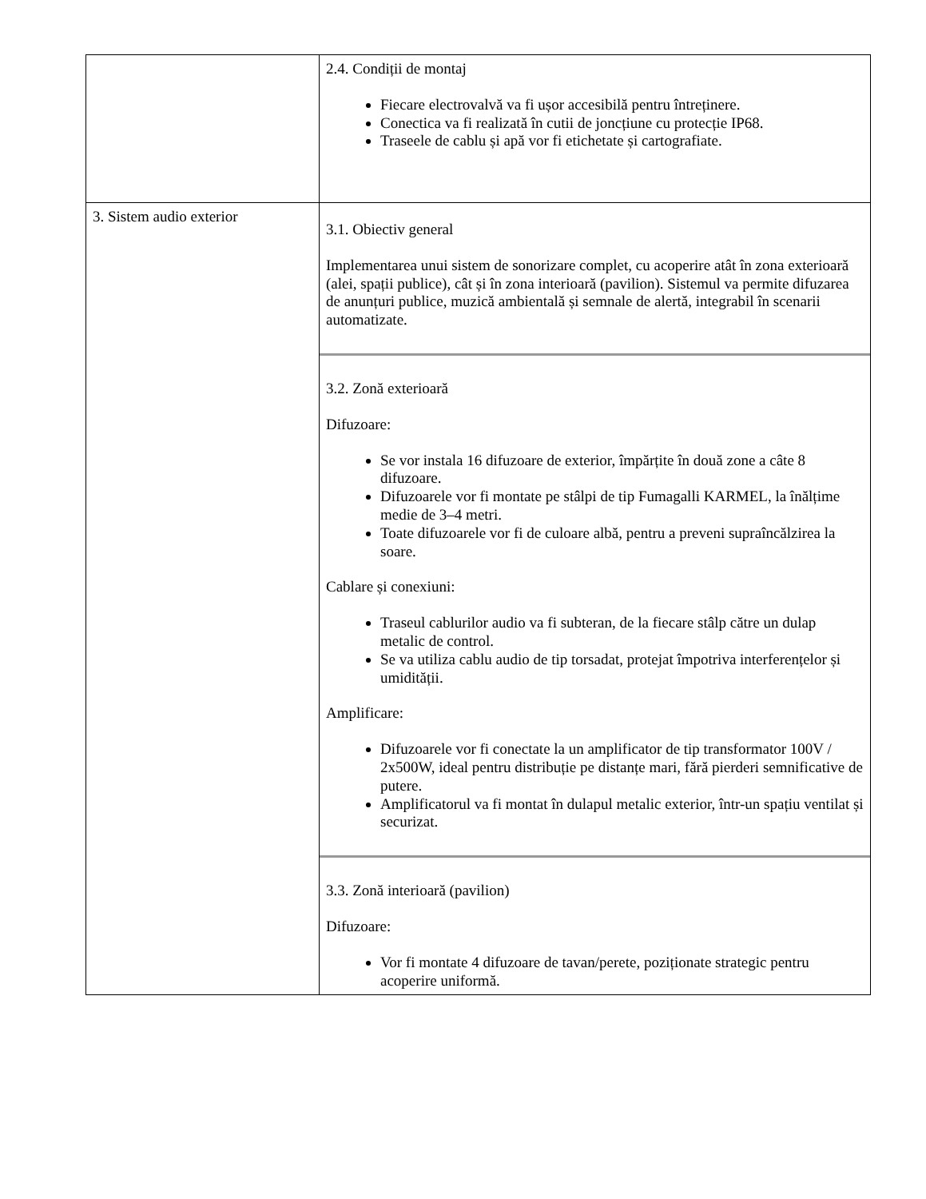| | 2.4. Condiții de montaj Fiecare electrovalvă va fi ușor accesibilă pentru întreținere. Conectica va fi realizată în cutii de joncțiune cu protecție IP68. Traseele de cablu și apă vor fi etichetate și cartografiate. |
| 3. Sistem audio exterior | 3.1. Obiectiv general Implementarea unui sistem de sonorizare complet, cu acoperire atât în zona exterioară (alei, spații publice), cât și în zona interioară (pavilion). Sistemul va permite difuzarea de anunțuri publice, muzică ambientală și semnale de alertă, integrabil în scenarii automatizate. 3.2. Zonă exterioară Difuzoare: Se vor instala 16 difuzoare de exterior, împărțite în două zone a câte 8 difuzoare. Difuzoarele vor fi montate pe stâlpi de tip Fumagalli KARMEL, la înălțime medie de 3–4 metri. Toate difuzoarele vor fi de culoare albă, pentru a preveni supraîncălzirea la soare. Cablare și conexiuni: Traseul cablurilor audio va fi subteran, de la fiecare stâlp către un dulap metalic de control. Se va utiliza cablu audio de tip torsadat, protejat împotriva interferențelor și umidității. Amplificare: Difuzoarele vor fi conectate la un amplificator de tip transformator 100V / 2x500W, ideal pentru distribuție pe distanțe mari, fără pierderi semnificative de putere. Amplificatorul va fi montat în dulapul metalic exterior, într-un spațiu ventilat și securizat. 3.3. Zonă interioară (pavilion) Difuzoare: Vor fi montate 4 difuzoare de tavan/perete, poziționate strategic pentru acoperire uniformă. |